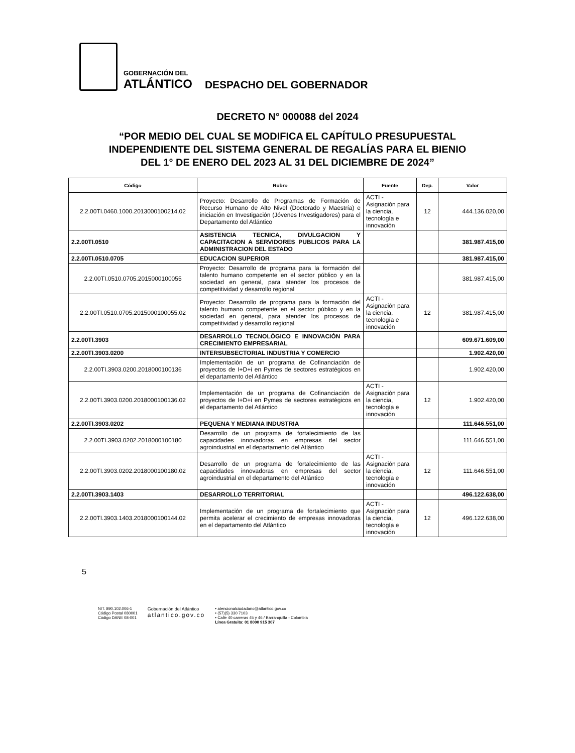GOBERNACIÓN DEL
ATLÁNTICO
DESPACHO DEL GOBERNADOR
DECRETO N° 000088 del 2024
“POR MEDIO DEL CUAL SE MODIFICA EL CAPÍTULO PRESUPUESTAL
INDEPENDIENTE DEL SISTEMA GENERAL DE REGALÍAS PARA EL BIENIO
DEL 1° DE ENERO DEL 2023 AL 31 DEL DICIEMBRE DE 2024”
| Código | Rubro | Fuente | Dep. | Valor |
| --- | --- | --- | --- | --- |
| 2.2.00TI.0460.1000.2013000100214.02 | Proyecto: Desarrollo de Programas de Formación de Recurso Humano de Alto Nivel (Doctorado y Maestría) e iniciación en Investigación (Jóvenes Investigadores) para el Departamento del Atlántico | ACTI - Asignación para la ciencia, tecnología e innovación | 12 | 444.136.020,00 |
| 2.2.00TI.0510 | ASISTENCIA TECNICA, DIVULGACION Y CAPACITACION A SERVIDORES PUBLICOS PARA LA ADMINISTRACION DEL ESTADO | | | 381.987.415,00 |
| 2.2.00TI.0510.0705 | EDUCACION SUPERIOR | | | 381.987.415,00 |
| 2.2.00TI.0510.0705.2015000100055 | Proyecto: Desarrollo de programa para la formación del talento humano competente en el sector público y en la sociedad en general, para atender los procesos de competitividad y desarrollo regional | | | 381.987.415,00 |
| 2.2.00TI.0510.0705.2015000100055.02 | Proyecto: Desarrollo de programa para la formación del talento humano competente en el sector público y en la sociedad en general, para atender los procesos de competitividad y desarrollo regional | ACTI - Asignación para la ciencia, tecnología e innovación | 12 | 381.987.415,00 |
| 2.2.00TI.3903 | DESARROLLO TECNOLÓGICO E INNOVACIÓN PARA CRECIMIENTO EMPRESARIAL | | | 609.671.609,00 |
| 2.2.00TI.3903.0200 | INTERSUBSECTORIAL INDUSTRIA Y COMERCIO | | | 1.902.420,00 |
| 2.2.00TI.3903.0200.2018000100136 | Implementación de un programa de Cofinanciación de proyectos de I+D+i en Pymes de sectores estratégicos en el departamento del Atlántico | | | 1.902.420,00 |
| 2.2.00TI.3903.0200.2018000100136.02 | Implementación de un programa de Cofinanciación de proyectos de I+D+i en Pymes de sectores estratégicos en el departamento del Atlántico | ACTI - Asignación para la ciencia, tecnología e innovación | 12 | 1.902.420,00 |
| 2.2.00TI.3903.0202 | PEQUENA Y MEDIANA INDUSTRIA | | | 111.646.551,00 |
| 2.2.00TI.3903.0202.2018000100180 | Desarrollo de un programa de fortalecimiento de las capacidades innovadoras en empresas del sector agroindustrial en el departamento del Atlántico | | | 111.646.551,00 |
| 2.2.00TI.3903.0202.2018000100180.02 | Desarrollo de un programa de fortalecimiento de las capacidades innovadoras en empresas del sector agroindustrial en el departamento del Atlántico | ACTI - Asignación para la ciencia, tecnología e innovación | 12 | 111.646.551,00 |
| 2.2.00TI.3903.1403 | DESARROLLO TERRITORIAL | | | 496.122.638,00 |
| 2.2.00TI.3903.1403.2018000100144.02 | Implementación de un programa de fortalecimiento que permita acelerar el crecimiento de empresas innovadoras en el departamento del Atlántico | ACTI - Asignación para la ciencia, tecnología e innovación | 12 | 496.122.638,00 |
5
NIT. 890.102.006-1
Código Postal 080001
Código DANE 08-001
Gobernación del Atlántico
atlantico.gov.co
• atencionalciudadano@atlantico.gov.co
• (57)(5) 330 7103
• Calle 40 carreras 45 y 46 / Barranquilla - Colombia
Línea Gratuita: 01 8000 915 307